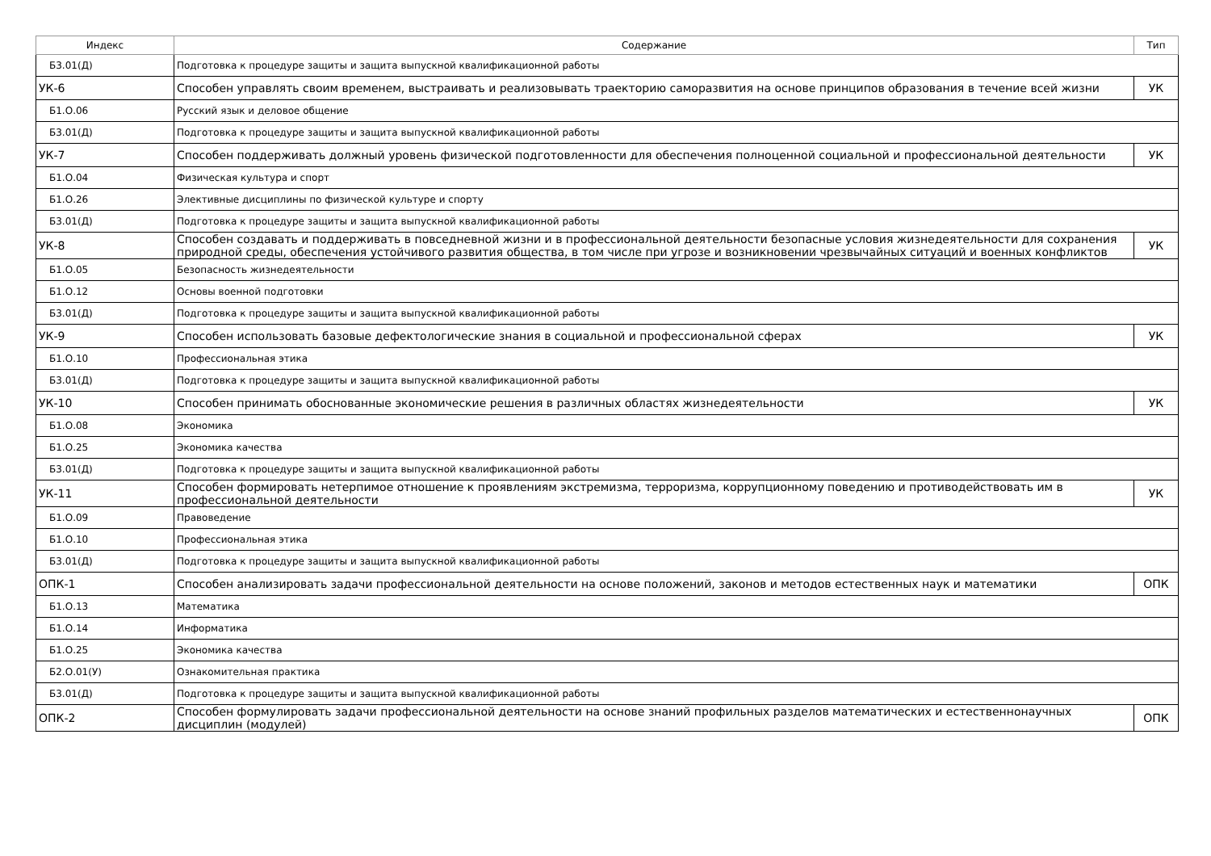| Индекс | Содержание | Тип |
| --- | --- | --- |
| Б3.01(Д) | Подготовка к процедуре защиты и защита выпускной квалификационной работы | |
| УК-6 | Способен управлять своим временем, выстраивать и реализовывать траекторию саморазвития на основе принципов образования в течение всей жизни | УК |
| Б1.О.06 | Русский язык и деловое общение | |
| Б3.01(Д) | Подготовка к процедуре защиты и защита выпускной квалификационной работы | |
| УК-7 | Способен поддерживать должный уровень физической подготовленности для обеспечения полноценной социальной и профессиональной деятельности | УК |
| Б1.О.04 | Физическая культура и спорт | |
| Б1.О.26 | Элективные дисциплины по физической культуре и спорту | |
| Б3.01(Д) | Подготовка к процедуре защиты и защита выпускной квалификационной работы | |
| УК-8 | Способен создавать и поддерживать в повседневной жизни и в профессиональной деятельности безопасные условия жизнедеятельности для сохранения природной среды, обеспечения устойчивого развития общества, в том числе при угрозе и возникновении чрезвычайных ситуаций и военных конфликтов | УК |
| Б1.О.05 | Безопасность жизнедеятельности | |
| Б1.О.12 | Основы военной подготовки | |
| Б3.01(Д) | Подготовка к процедуре защиты и защита выпускной квалификационной работы | |
| УК-9 | Способен использовать базовые дефектологические знания в социальной и профессиональной сферах | УК |
| Б1.О.10 | Профессиональная этика | |
| Б3.01(Д) | Подготовка к процедуре защиты и защита выпускной квалификационной работы | |
| УК-10 | Способен принимать обоснованные экономические решения в различных областях жизнедеятельности | УК |
| Б1.О.08 | Экономика | |
| Б1.О.25 | Экономика качества | |
| Б3.01(Д) | Подготовка к процедуре защиты и защита выпускной квалификационной работы | |
| УК-11 | Способен формировать нетерпимое отношение к проявлениям экстремизма, терроризма, коррупционному поведению и противодействовать им в профессиональной деятельности | УК |
| Б1.О.09 | Правоведение | |
| Б1.О.10 | Профессиональная этика | |
| Б3.01(Д) | Подготовка к процедуре защиты и защита выпускной квалификационной работы | |
| ОПК-1 | Способен анализировать задачи профессиональной деятельности на основе положений, законов и методов естественных наук и математики | ОПК |
| Б1.О.13 | Математика | |
| Б1.О.14 | Информатика | |
| Б1.О.25 | Экономика качества | |
| Б2.О.01(У) | Ознакомительная практика | |
| Б3.01(Д) | Подготовка к процедуре защиты и защита выпускной квалификационной работы | |
| ОПК-2 | Способен формулировать задачи профессиональной деятельности на основе знаний профильных разделов математических и естественнонаучных дисциплин (модулей) | ОПК |